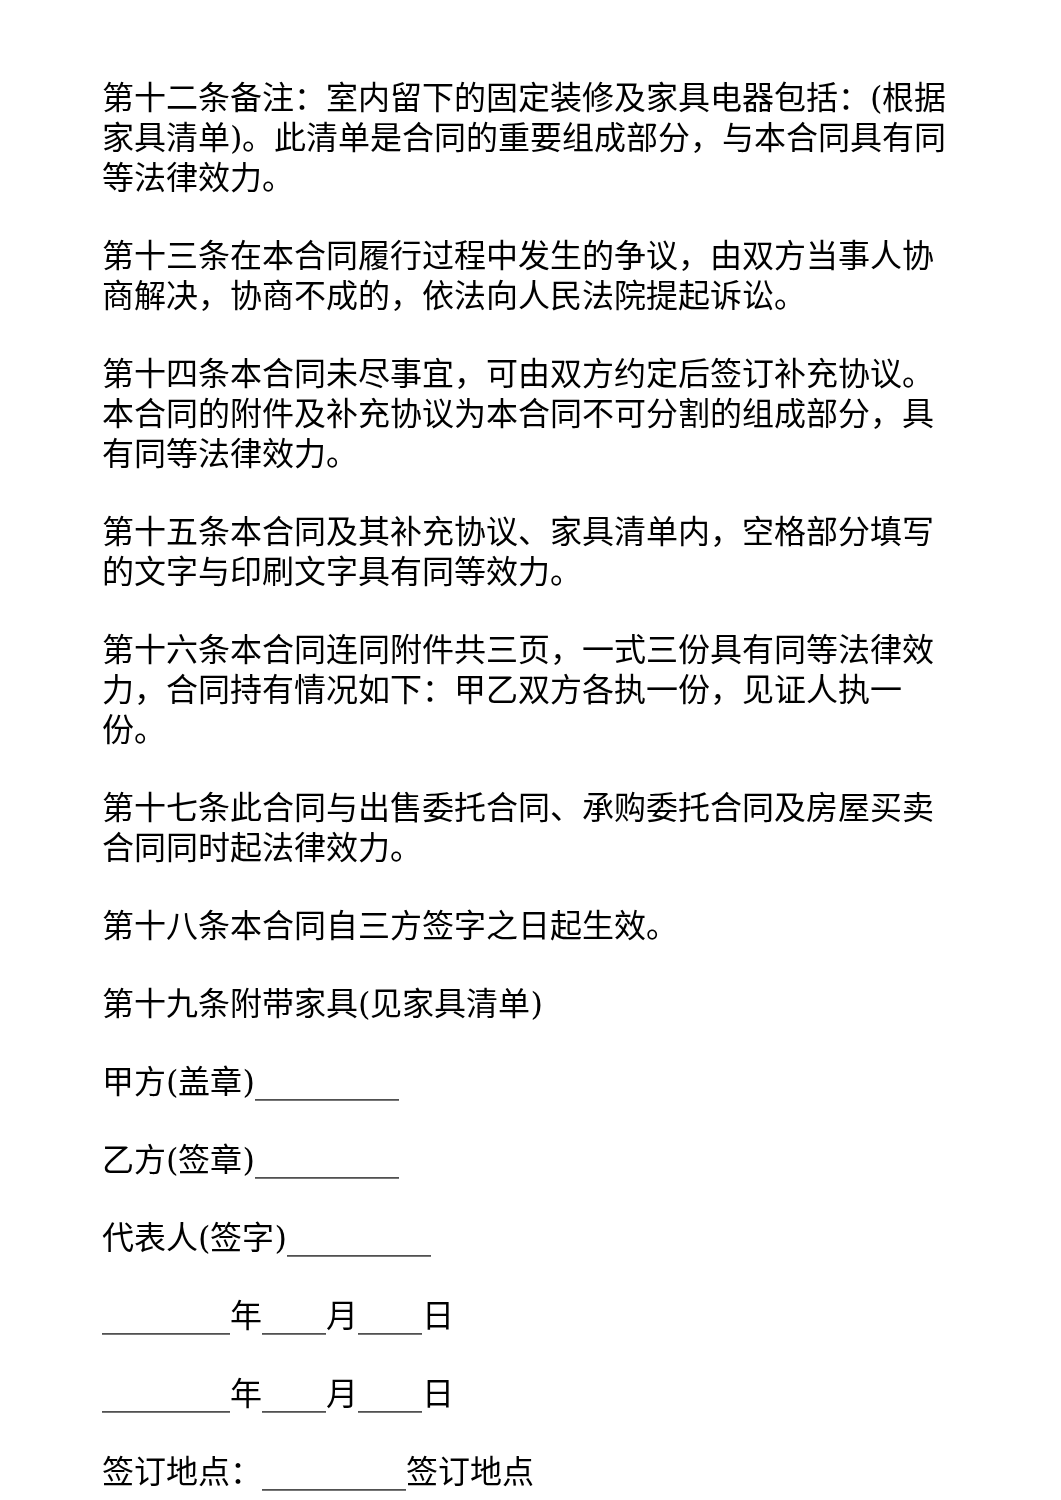第十二条备注：室内留下的固定装修及家具电器包括：(根据家具清单)。此清单是合同的重要组成部分，与本合同具有同等法律效力。
第十三条在本合同履行过程中发生的争议，由双方当事人协商解决，协商不成的，依法向人民法院提起诉讼。
第十四条本合同未尽事宜，可由双方约定后签订补充协议。本合同的附件及补充协议为本合同不可分割的组成部分，具有同等法律效力。
第十五条本合同及其补充协议、家具清单内，空格部分填写的文字与印刷文字具有同等效力。
第十六条本合同连同附件共三页，一式三份具有同等法律效力，合同持有情况如下：甲乙双方各执一份，见证人执一份。
第十七条此合同与出售委托合同、承购委托合同及房屋买卖合同同时起法律效力。
第十八条本合同自三方签字之日起生效。
第十九条附带家具(见家具清单)
甲方(盖章)_________
乙方(签章)_________
代表人(签字)_________
________年____月____日
________年____月____日
签订地点：_________签订地点